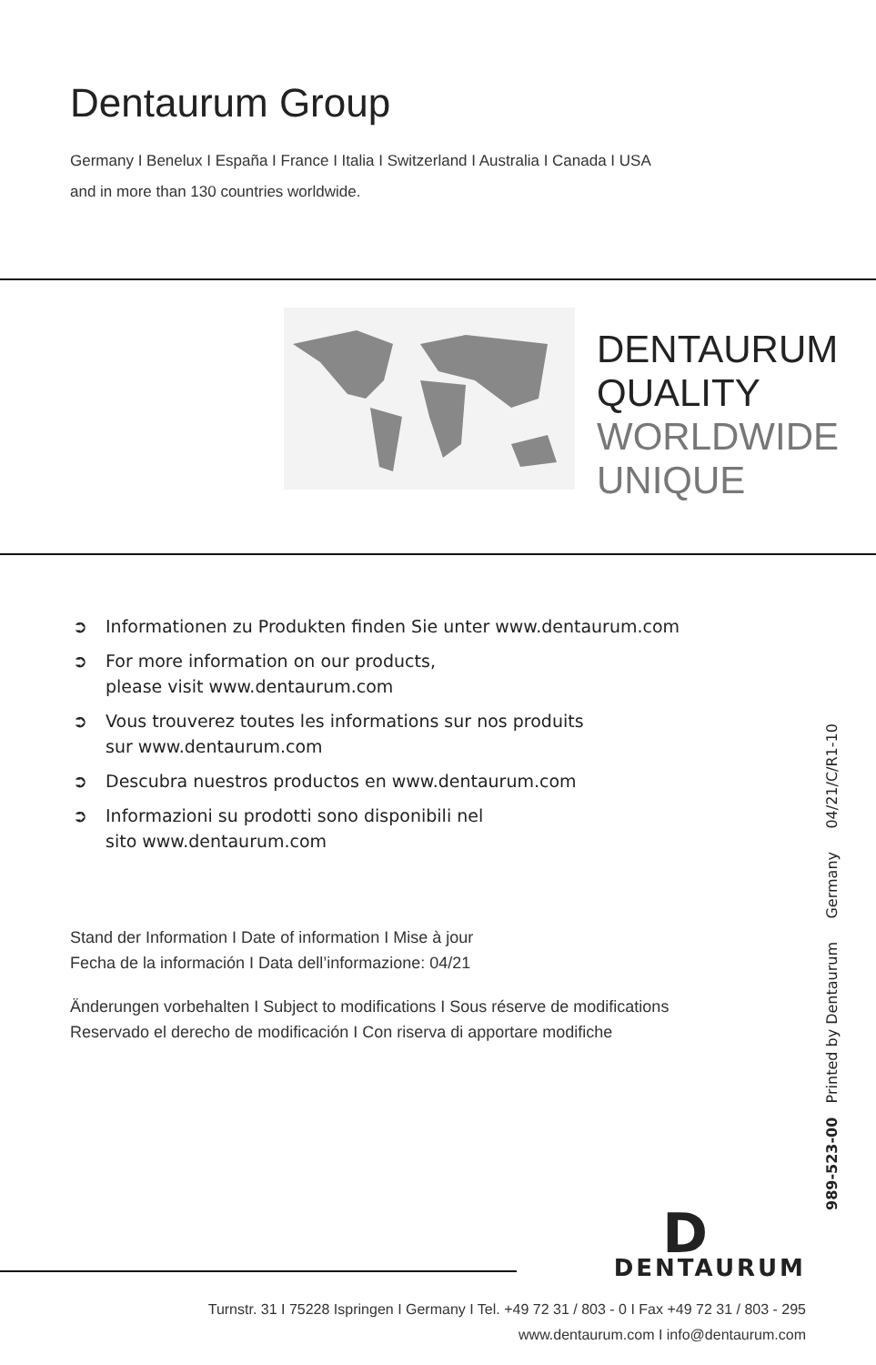Dentaurum Group
Germany I Benelux I España I France I Italia I Switzerland I Australia I Canada I USA
and in more than 130 countries worldwide.
DENTAURUM
QUALITY
WORLDWIDE
UNIQUE
➲ Informationen zu Produkten finden Sie unter www.dentaurum.com
➲ For more information on our products,
please visit www.dentaurum.com
➲ Vous trouverez toutes les informations sur nos produits
sur www.dentaurum.com
➲ Descubra nuestros productos en www.dentaurum.com
➲ Informazioni su prodotti sono disponibili nel
sito www.dentaurum.com
Stand der Information I Date of information I Mise à jour
Fecha de la información I Data dell’informazione: 04/21
Änderungen vorbehalten I Subject to modifications I Sous réserve de modifications
Reservado el derecho de modificación I Con riserva di apportare modifiche
989-523-00 Printed by Dentaurum Germany 04/21/C/R1-10
D
DENTAURUM
Turnstr. 31 I 75228 Ispringen I Germany I Tel. +49 72 31 / 803 - 0 I Fax +49 72 31 / 803 - 295
www.dentaurum.com I info@dentaurum.com